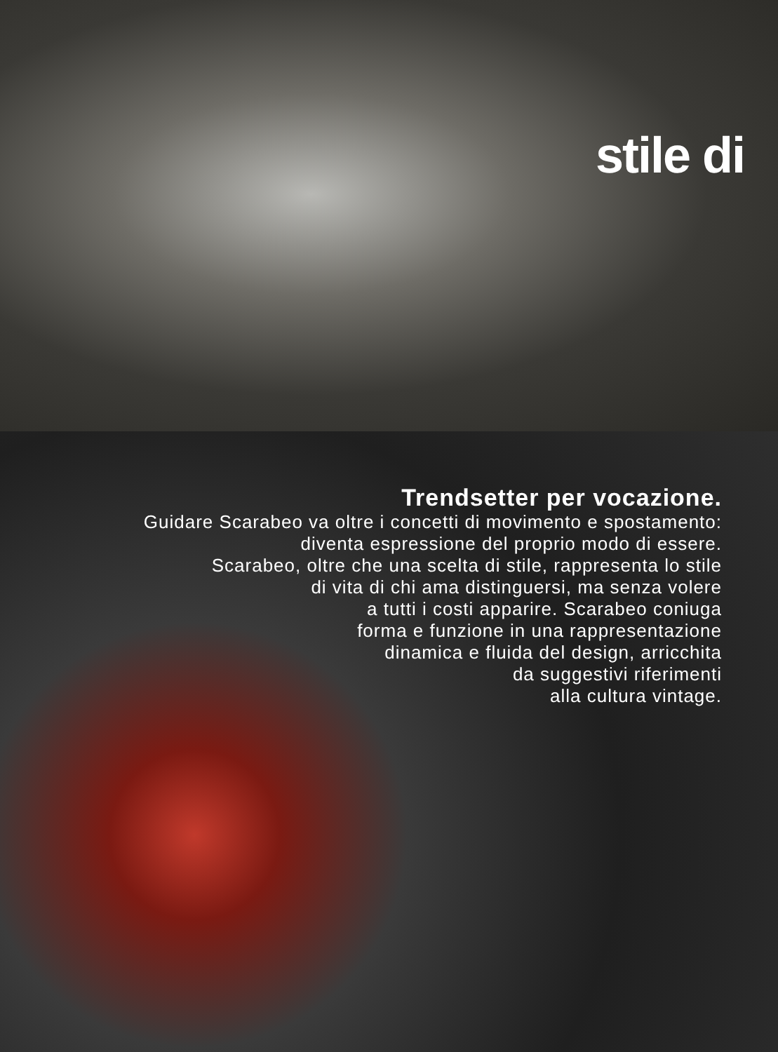stile di
Trendsetter per vocazione.
Guidare Scarabeo va oltre i concetti di movimento e spostamento:
diventa espressione del proprio modo di essere.
Scarabeo, oltre che una scelta di stile, rappresenta lo stile
di vita di chi ama distinguersi, ma senza volere
a tutti i costi apparire. Scarabeo coniuga
forma e funzione in una rappresentazione
dinamica e fluida del design, arricchita
da suggestivi riferimenti
alla cultura vintage.